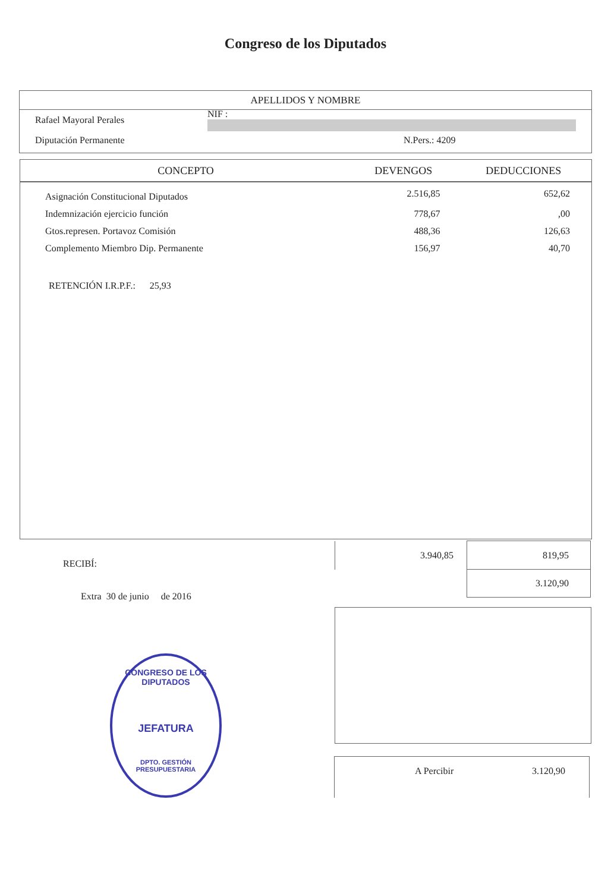Congreso de los Diputados
APELLIDOS Y NOMBRE
Rafael Mayoral Perales NIF :
Diputación Permanente N.Pers.: 4209
| CONCEPTO | DEVENGOS | DEDUCCIONES |
| --- | --- | --- |
| Asignación Constitucional Diputados | 2.516,85 | 652,62 |
| Indemnización ejercicio función | 778,67 | ,00 |
| Gtos.represen. Portavoz Comisión | 488,36 | 126,63 |
| Complemento Miembro Dip. Permanente | 156,97 | 40,70 |
RETENCIÓN I.R.P.F.: 25,93
RECIBÍ:
Extra 30 de junio de 2016
| 3.940,85 | 819,95 |
| | 3.120,90 |
CONGRESO DE LOS DIPUTADOS
JEFATURA
DPTO. GESTIÓN PRESUPUESTARIA
A Percibir 3.120,90